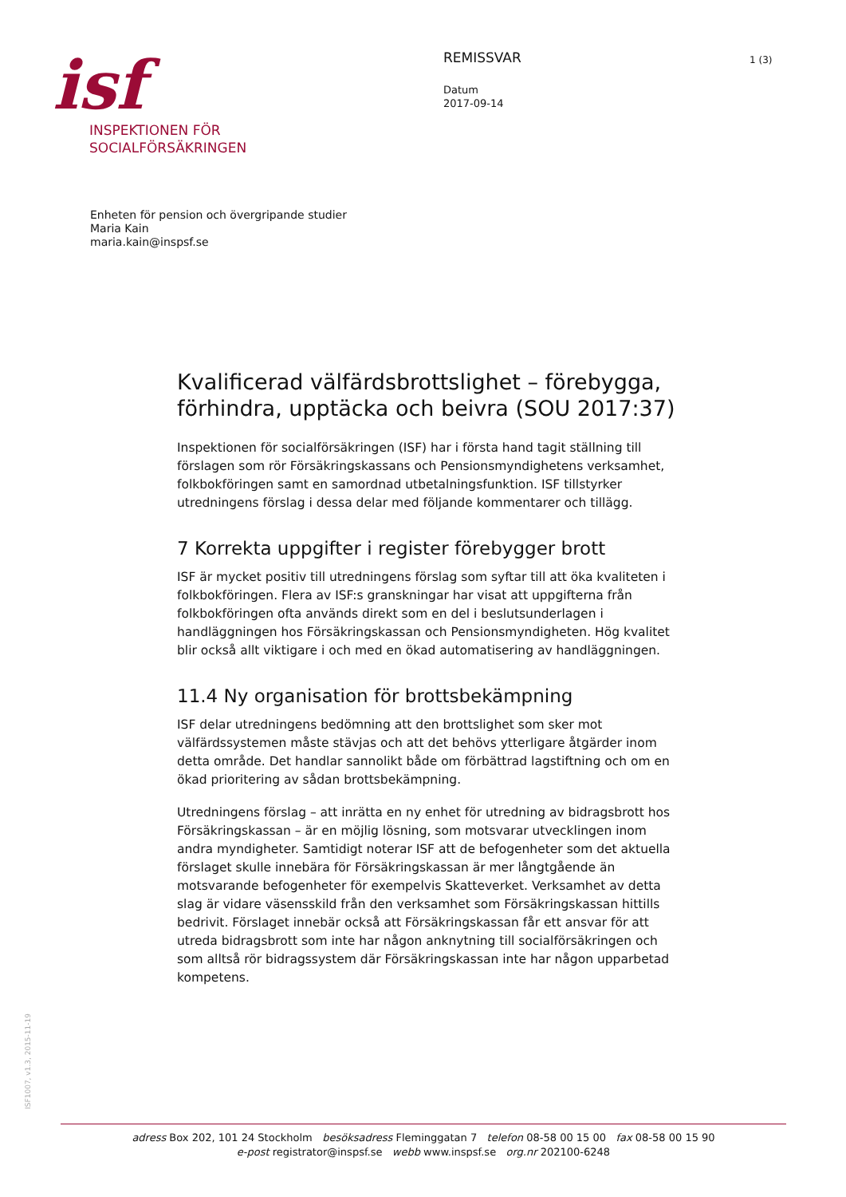isf
INSPEKTIONEN FÖR
SOCIALFÖRSÄKRINGEN
REMISSVAR
Datum
2017-09-14
1 (3)
Enheten för pension och övergripande studier
Maria Kain
maria.kain@inspsf.se
Kvalificerad välfärdsbrottslighet – förebygga, förhindra, upptäcka och beivra (SOU 2017:37)
Inspektionen för socialförsäkringen (ISF) har i första hand tagit ställning till förslagen som rör Försäkringskassans och Pensionsmyndighetens verksamhet, folkbokföringen samt en samordnad utbetalningsfunktion. ISF tillstyrker utredningens förslag i dessa delar med följande kommentarer och tillägg.
7 Korrekta uppgifter i register förebygger brott
ISF är mycket positiv till utredningens förslag som syftar till att öka kvaliteten i folkbokföringen. Flera av ISF:s granskningar har visat att uppgifterna från folkbokföringen ofta används direkt som en del i beslutsunderlagen i handläggningen hos Försäkringskassan och Pensionsmyndigheten. Hög kvalitet blir också allt viktigare i och med en ökad automatisering av handläggningen.
11.4 Ny organisation för brottsbekämpning
ISF delar utredningens bedömning att den brottslighet som sker mot välfärdssystemen måste stävjas och att det behövs ytterligare åtgärder inom detta område. Det handlar sannolikt både om förbättrad lagstiftning och om en ökad prioritering av sådan brottsbekämpning.
Utredningens förslag – att inrätta en ny enhet för utredning av bidragsbrott hos Försäkringskassan – är en möjlig lösning, som motsvarar utvecklingen inom andra myndigheter. Samtidigt noterar ISF att de befogenheter som det aktuella förslaget skulle innebära för Försäkringskassan är mer långtgående än motsvarande befogenheter för exempelvis Skatteverket. Verksamhet av detta slag är vidare väsensskild från den verksamhet som Försäkringskassan hittills bedrivit. Förslaget innebär också att Försäkringskassan får ett ansvar för att utreda bidragsbrott som inte har någon anknytning till socialförsäkringen och som alltså rör bidragssystem där Försäkringskassan inte har någon upparbetad kompetens.
ISF1007, v1.3, 2015-11-19
adress Box 202, 101 24 Stockholm besöksadress Fleminggatan 7 telefon 08-58 00 15 00 fax 08-58 00 15 90
e-post registrator@inspsf.se webb www.inspsf.se org.nr 202100-6248